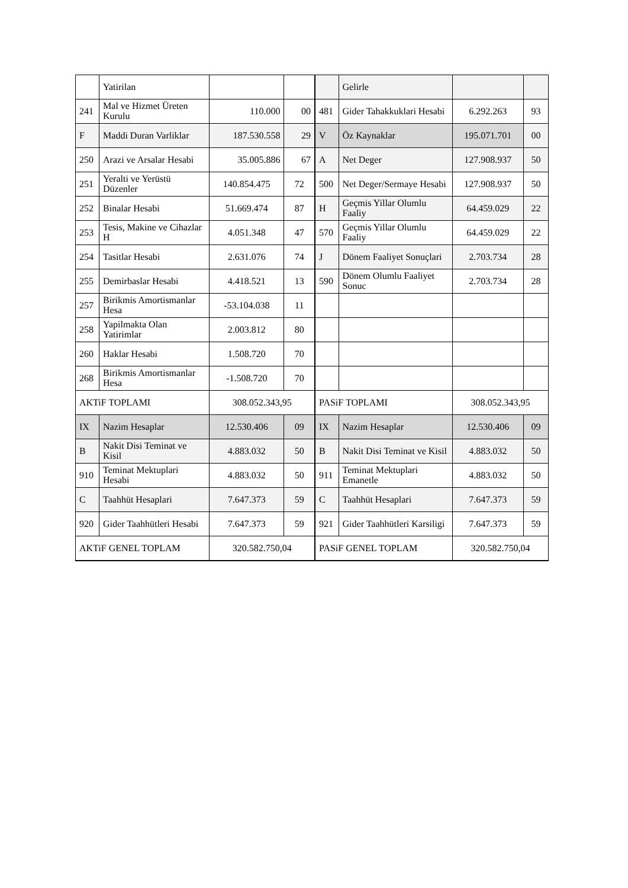| | Yatirilan | | | | Gelirle | | |
| 241 | Mal ve Hizmet Üreten Kurulu | 110.000 | 00 | 481 | Gider Tahakkuklari Hesabi | 6.292.263 | 93 |
| F | Maddi Duran Varliklar | 187.530.558 | 29 | V | Öz Kaynaklar | 195.071.701 | 00 |
| 250 | Arazi ve Arsalar Hesabi | 35.005.886 | 67 | A | Net Deger | 127.908.937 | 50 |
| 251 | Yeralti ve Yerüstü Düzenler | 140.854.475 | 72 | 500 | Net Deger/Sermaye Hesabi | 127.908.937 | 50 |
| 252 | Binalar Hesabi | 51.669.474 | 87 | H | Geçmis Yillar Olumlu Faaliy | 64.459.029 | 22 |
| 253 | Tesis, Makine ve Cihazlar H | 4.051.348 | 47 | 570 | Geçmis Yillar Olumlu Faaliy | 64.459.029 | 22 |
| 254 | Tasitlar Hesabi | 2.631.076 | 74 | J | Dönem Faaliyet Sonuçlari | 2.703.734 | 28 |
| 255 | Demirbaslar Hesabi | 4.418.521 | 13 | 590 | Dönem Olumlu Faaliyet Sonuc | 2.703.734 | 28 |
| 257 | Birikmis Amortismanlar Hesa | -53.104.038 | 11 | | | | |
| 258 | Yapilmakta Olan Yatirimlar | 2.003.812 | 80 | | | | |
| 260 | Haklar Hesabi | 1.508.720 | 70 | | | | |
| 268 | Birikmis Amortismanlar Hesa | -1.508.720 | 70 | | | | |
| AKTiF TOPLAMI | | 308.052.343,95 | | PASiF TOPLAMI | | 308.052.343,95 | |
| IX | Nazim Hesaplar | 12.530.406 | 09 | IX | Nazim Hesaplar | 12.530.406 | 09 |
| B | Nakit Disi Teminat ve Kisil | 4.883.032 | 50 | B | Nakit Disi Teminat ve Kisil | 4.883.032 | 50 |
| 910 | Teminat Mektuplari Hesabi | 4.883.032 | 50 | 911 | Teminat Mektuplari Emanetle | 4.883.032 | 50 |
| C | Taahhüt Hesaplari | 7.647.373 | 59 | C | Taahhüt Hesaplari | 7.647.373 | 59 |
| 920 | Gider Taahhütleri Hesabi | 7.647.373 | 59 | 921 | Gider Taahhütleri Karsiligi | 7.647.373 | 59 |
| AKTiF GENEL TOPLAM | | 320.582.750,04 | | PASiF GENEL TOPLAM | | 320.582.750,04 | |